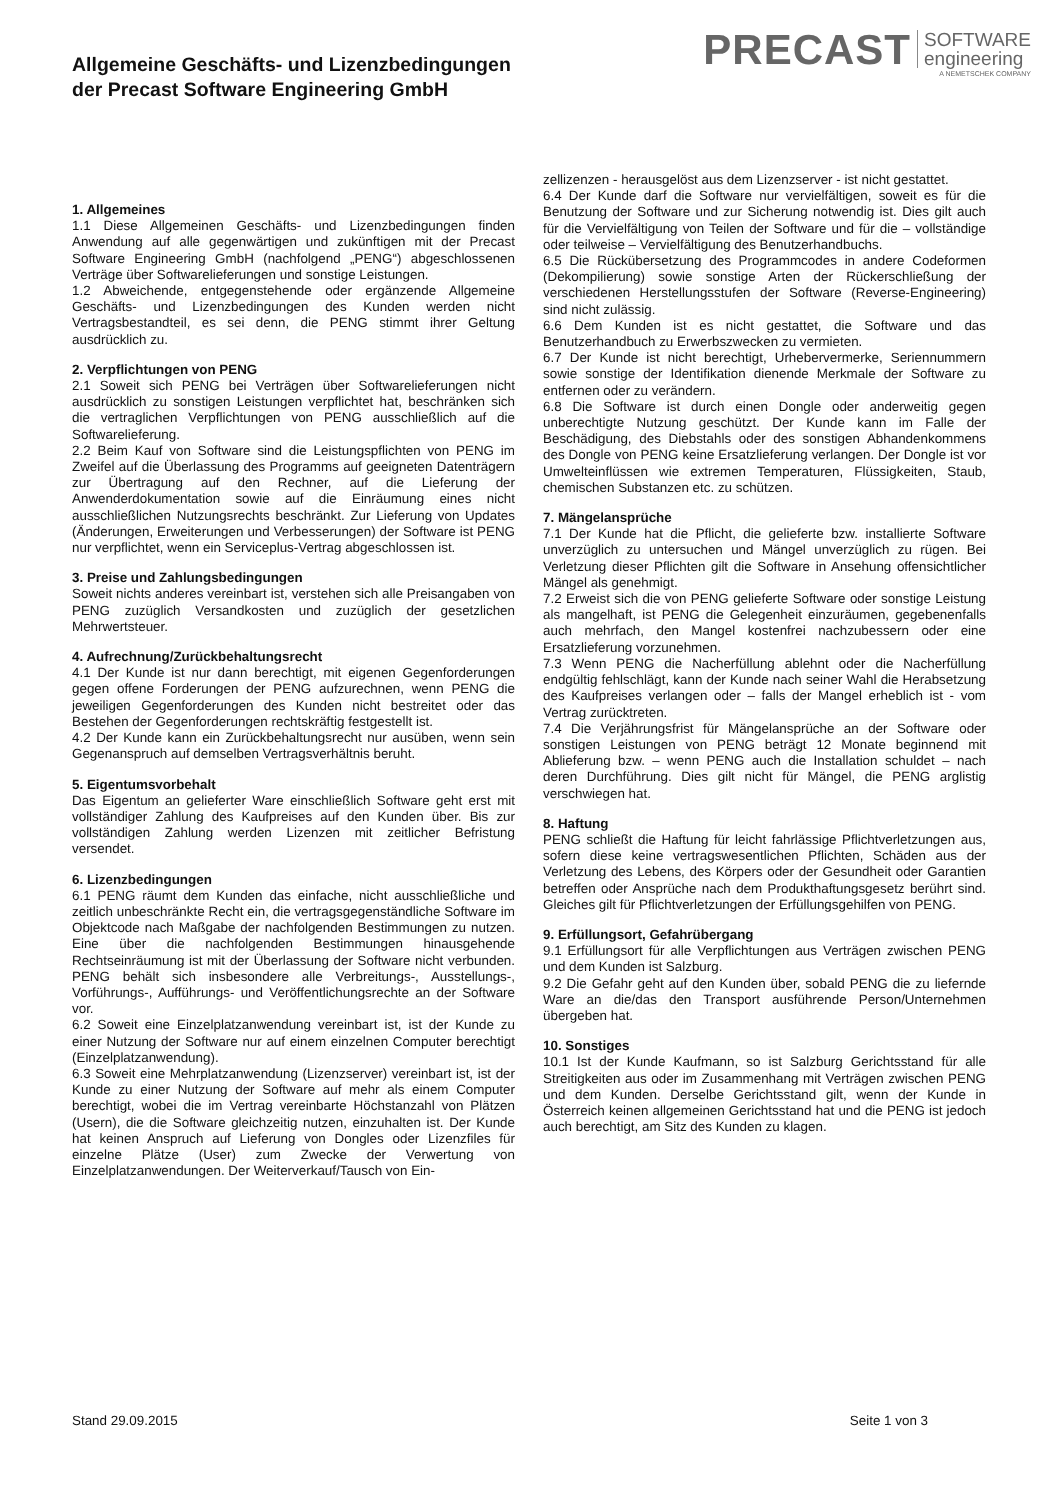Allgemeine Geschäfts- und Lizenzbedingungen
der Precast Software Engineering GmbH
PRECAST SOFTWARE
engineering
A NEMETSCHEK COMPANY
1. Allgemeines
1.1 Diese Allgemeinen Geschäfts- und Lizenzbedingungen finden Anwendung auf alle gegenwärtigen und zukünftigen mit der Precast Software Engineering GmbH (nachfolgend „PENG“) abgeschlossenen Verträge über Softwarelieferungen und sonstige Leistungen.
1.2 Abweichende, entgegenstehende oder ergänzende Allgemeine Geschäfts- und Lizenzbedingungen des Kunden werden nicht Vertragsbestandteil, es sei denn, die PENG stimmt ihrer Geltung ausdrücklich zu.
2. Verpflichtungen von PENG
2.1 Soweit sich PENG bei Verträgen über Softwarelieferungen nicht ausdrücklich zu sonstigen Leistungen verpflichtet hat, beschränken sich die vertraglichen Verpflichtungen von PENG ausschließlich auf die Softwarelieferung.
2.2 Beim Kauf von Software sind die Leistungspflichten von PENG im Zweifel auf die Überlassung des Programms auf geeigneten Datenträgern zur Übertragung auf den Rechner, auf die Lieferung der Anwenderdokumentation sowie auf die Einräumung eines nicht ausschließlichen Nutzungsrechts beschränkt. Zur Lieferung von Updates (Änderungen, Erweiterungen und Verbesserungen) der Software ist PENG nur verpflichtet, wenn ein Serviceplus-Vertrag abgeschlossen ist.
3. Preise und Zahlungsbedingungen
Soweit nichts anderes vereinbart ist, verstehen sich alle Preisangaben von PENG zuzüglich Versandkosten und zuzüglich der gesetzlichen Mehrwertsteuer.
4. Aufrechnung/Zurückbehaltungsrecht
4.1 Der Kunde ist nur dann berechtigt, mit eigenen Gegenforderungen gegen offene Forderungen der PENG aufzurechnen, wenn PENG die jeweiligen Gegenforderungen des Kunden nicht bestreitet oder das Bestehen der Gegenforderungen rechtskräftig festgestellt ist.
4.2 Der Kunde kann ein Zurückbehaltungsrecht nur ausüben, wenn sein Gegenanspruch auf demselben Vertragsverhältnis beruht.
5. Eigentumsvorbehalt
Das Eigentum an gelieferter Ware einschließlich Software geht erst mit vollständiger Zahlung des Kaufpreises auf den Kunden über. Bis zur vollständigen Zahlung werden Lizenzen mit zeitlicher Befristung versendet.
6. Lizenzbedingungen
6.1 PENG räumt dem Kunden das einfache, nicht ausschließliche und zeitlich unbeschränkte Recht ein, die vertragsgegenständliche Software im Objektcode nach Maßgabe der nachfolgenden Bestimmungen zu nutzen. Eine über die nachfolgenden Bestimmungen hinausgehende Rechtseinräumung ist mit der Überlassung der Software nicht verbunden. PENG behält sich insbesondere alle Verbreitungs-, Ausstellungs-, Vorführungs-, Aufführungs- und Veröffentlichungsrechte an der Software vor.
6.2 Soweit eine Einzelplatzanwendung vereinbart ist, ist der Kunde zu einer Nutzung der Software nur auf einem einzelnen Computer berechtigt (Einzelplatzanwendung).
6.3 Soweit eine Mehrplatzanwendung (Lizenzserver) vereinbart ist, ist der Kunde zu einer Nutzung der Software auf mehr als einem Computer berechtigt, wobei die im Vertrag vereinbarte Höchstanzahl von Plätzen (Usern), die die Software gleichzeitig nutzen, einzuhalten ist. Der Kunde hat keinen Anspruch auf Lieferung von Dongles oder Lizenzfiles für einzelne Plätze (User) zum Zwecke der Verwertung von Einzelplatzanwendungen. Der Weiterverkauf/Tausch von Ein-
zellizenzen - herausgelöst aus dem Lizenzserver - ist nicht gestattet.
6.4 Der Kunde darf die Software nur vervielfältigen, soweit es für die Benutzung der Software und zur Sicherung notwendig ist. Dies gilt auch für die Vervielfältigung von Teilen der Software und für die – vollständige oder teilweise – Vervielfältigung des Benutzerhandbuchs.
6.5 Die Rückübersetzung des Programmcodes in andere Codeformen (Dekompilierung) sowie sonstige Arten der Rückerschließung der verschiedenen Herstellungsstufen der Software (Reverse-Engineering) sind nicht zulässig.
6.6 Dem Kunden ist es nicht gestattet, die Software und das Benutzerhandbuch zu Erwerbszwecken zu vermieten.
6.7 Der Kunde ist nicht berechtigt, Urhebervermerke, Seriennummern sowie sonstige der Identifikation dienende Merkmale der Software zu entfernen oder zu verändern.
6.8 Die Software ist durch einen Dongle oder anderweitig gegen unberechtigte Nutzung geschützt. Der Kunde kann im Falle der Beschädigung, des Diebstahls oder des sonstigen Abhandenkommens des Dongle von PENG keine Ersatzlieferung verlangen. Der Dongle ist vor Umwelteinflüssen wie extremen Temperaturen, Flüssigkeiten, Staub, chemischen Substanzen etc. zu schützen.
7. Mängelansprüche
7.1 Der Kunde hat die Pflicht, die gelieferte bzw. installierte Software unverzüglich zu untersuchen und Mängel unverzüglich zu rügen. Bei Verletzung dieser Pflichten gilt die Software in Ansehung offensichtlicher Mängel als genehmigt.
7.2 Erweist sich die von PENG gelieferte Software oder sonstige Leistung als mangelhaft, ist PENG die Gelegenheit einzuräumen, gegebenenfalls auch mehrfach, den Mangel kostenfrei nachzubessern oder eine Ersatzlieferung vorzunehmen.
7.3 Wenn PENG die Nacherfüllung ablehnt oder die Nacherfüllung endgültig fehlschlägt, kann der Kunde nach seiner Wahl die Herabsetzung des Kaufpreises verlangen oder – falls der Mangel erheblich ist - vom Vertrag zurücktreten.
7.4 Die Verjährungsfrist für Mängelansprüche an der Software oder sonstigen Leistungen von PENG beträgt 12 Monate beginnend mit Ablieferung bzw. – wenn PENG auch die Installation schuldet – nach deren Durchführung. Dies gilt nicht für Mängel, die PENG arglistig verschwiegen hat.
8. Haftung
PENG schließt die Haftung für leicht fahrlässige Pflichtverletzungen aus, sofern diese keine vertragswesentlichen Pflichten, Schäden aus der Verletzung des Lebens, des Körpers oder der Gesundheit oder Garantien betreffen oder Ansprüche nach dem Produkthaftungsgesetz berührt sind. Gleiches gilt für Pflichtverletzungen der Erfüllungsgehilfen von PENG.
9. Erfüllungsort, Gefahrübergang
9.1 Erfüllungsort für alle Verpflichtungen aus Verträgen zwischen PENG und dem Kunden ist Salzburg.
9.2 Die Gefahr geht auf den Kunden über, sobald PENG die zu liefernde Ware an die/das den Transport ausführende Person/Unternehmen übergeben hat.
10. Sonstiges
10.1 Ist der Kunde Kaufmann, so ist Salzburg Gerichtsstand für alle Streitigkeiten aus oder im Zusammenhang mit Verträgen zwischen PENG und dem Kunden. Derselbe Gerichtsstand gilt, wenn der Kunde in Österreich keinen allgemeinen Gerichtsstand hat und die PENG ist jedoch auch berechtigt, am Sitz des Kunden zu klagen.
Stand 29.09.2015 Seite 1 von 3